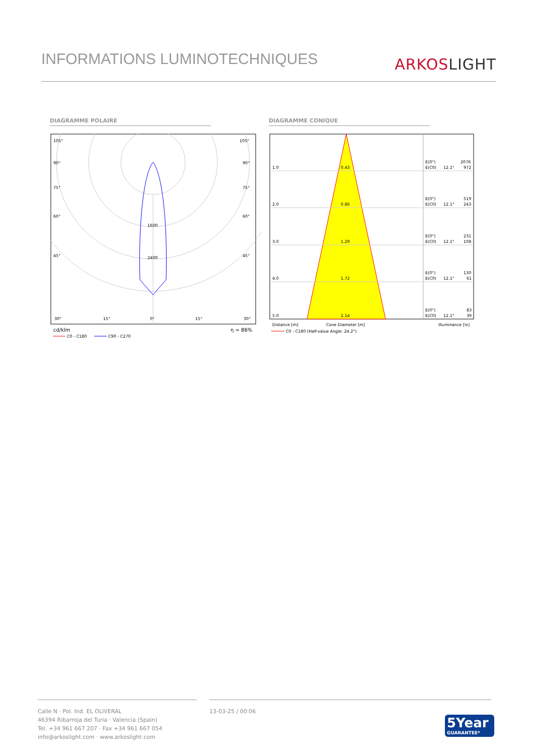INFORMATIONS LUMINOTECHNIQUES
ARKOSLIGHT
DIAGRAMME POLAIRE DIAGRAMME CONIQUE
105°
105°
90°
90°
75°
75°
60°
60°
45°
45°
1600
2400
30°
15°
0°
15°
30°
cd/klm
η = 86%
C0 - C180
C90 - C270
1.0
0.43
E(0°)
2076
E(C0)
12.1°
972
2.0
0.86
E(0°)
519
E(C0)
12.1°
243
3.0
1.29
E(0°)
231
E(C0)
12.1°
108
4.0
1.72
E(0°)
130
E(C0)
12.1°
61
5.0
2.14
E(0°)
83
E(C0)
12.1°
39
Distance [m]
Cone Diameter [m]
Illuminance [lx]
C0 - C180 (Half-value Angle: 24.2°)
Calle N · Pol. Ind. EL OLIVERAL
46394 Ribarroja del Turia · Valencia (Spain)
Tel. +34 961 667 207 · Fax +34 961 667 054
info@arkoslight.com · www.arkoslight.com
13-03-25 / 00:06
5Year
GUARANTEE*